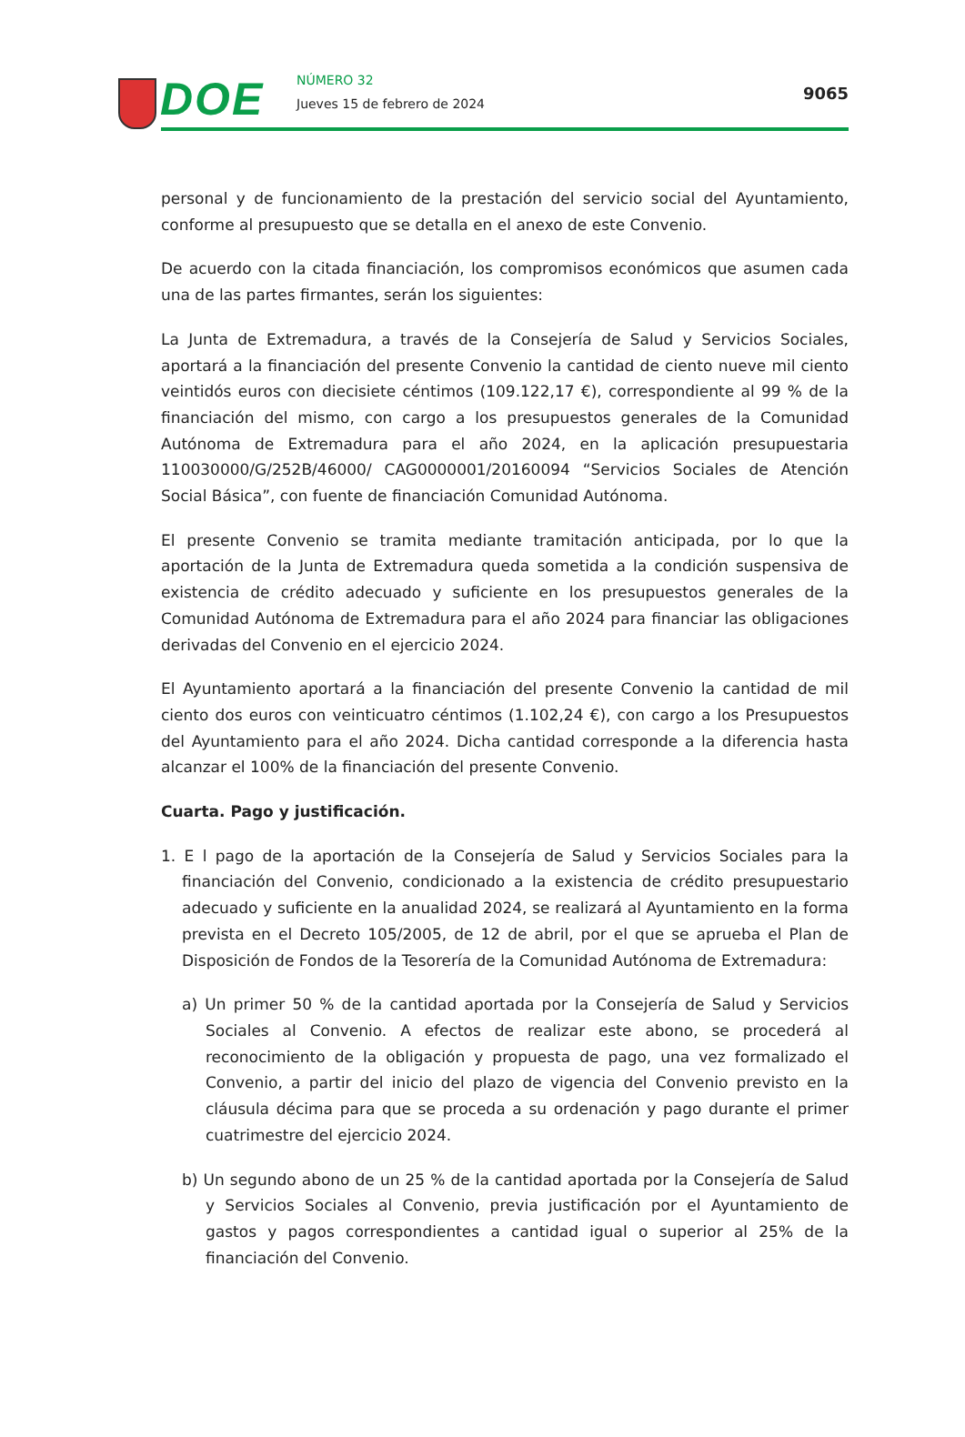DOE NÚMERO 32
Jueves 15 de febrero de 2024
9065
personal y de funcionamiento de la prestación del servicio social del Ayuntamiento, conforme al presupuesto que se detalla en el anexo de este Convenio.
De acuerdo con la citada financiación, los compromisos económicos que asumen cada una de las partes firmantes, serán los siguientes:
La Junta de Extremadura, a través de la Consejería de Salud y Servicios Sociales, aportará a la financiación del presente Convenio la cantidad de ciento nueve mil ciento veintidós euros con diecisiete céntimos (109.122,17 €), correspondiente al 99 % de la financiación del mismo, con cargo a los presupuestos generales de la Comunidad Autónoma de Extremadura para el año 2024, en la aplicación presupuestaria 110030000/G/252B/46000/ CAG0000001/20160094 “Servicios Sociales de Atención Social Básica”, con fuente de financiación Comunidad Autónoma.
El presente Convenio se tramita mediante tramitación anticipada, por lo que la aportación de la Junta de Extremadura queda sometida a la condición suspensiva de existencia de crédito adecuado y suficiente en los presupuestos generales de la Comunidad Autónoma de Extremadura para el año 2024 para financiar las obligaciones derivadas del Convenio en el ejercicio 2024.
El Ayuntamiento aportará a la financiación del presente Convenio la cantidad de mil ciento dos euros con veinticuatro céntimos (1.102,24 €), con cargo a los Presupuestos del Ayuntamiento para el año 2024. Dicha cantidad corresponde a la diferencia hasta alcanzar el 100% de la financiación del presente Convenio.
Cuarta. Pago y justificación.
1. E l pago de la aportación de la Consejería de Salud y Servicios Sociales para la financiación del Convenio, condicionado a la existencia de crédito presupuestario adecuado y suficiente en la anualidad 2024, se realizará al Ayuntamiento en la forma prevista en el Decreto 105/2005, de 12 de abril, por el que se aprueba el Plan de Disposición de Fondos de la Tesorería de la Comunidad Autónoma de Extremadura:
a) Un primer 50 % de la cantidad aportada por la Consejería de Salud y Servicios Sociales al Convenio. A efectos de realizar este abono, se procederá al reconocimiento de la obligación y propuesta de pago, una vez formalizado el Convenio, a partir del inicio del plazo de vigencia del Convenio previsto en la cláusula décima para que se proceda a su ordenación y pago durante el primer cuatrimestre del ejercicio 2024.
b) Un segundo abono de un 25 % de la cantidad aportada por la Consejería de Salud y Servicios Sociales al Convenio, previa justificación por el Ayuntamiento de gastos y pagos correspondientes a cantidad igual o superior al 25% de la financiación del Convenio.